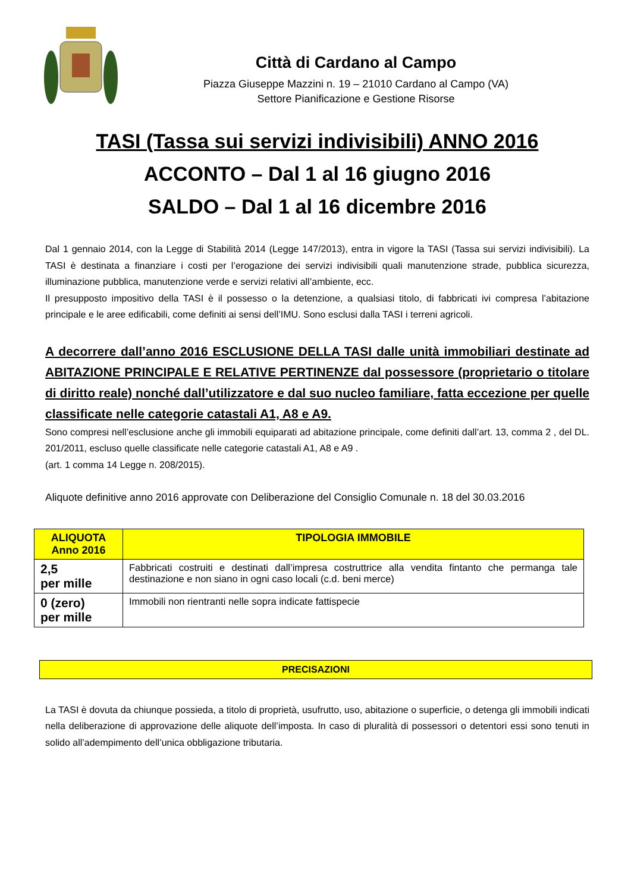Città di Cardano al Campo
Piazza Giuseppe Mazzini n. 19 – 21010 Cardano al Campo (VA)
Settore Pianificazione e Gestione Risorse
TASI (Tassa sui servizi indivisibili) ANNO 2016
ACCONTO – Dal 1 al 16 giugno 2016
SALDO – Dal 1 al 16 dicembre 2016
Dal 1 gennaio 2014, con la Legge di Stabilità 2014 (Legge 147/2013), entra in vigore la TASI (Tassa sui servizi indivisibili). La TASI è destinata a finanziare i costi per l’erogazione dei servizi indivisibili quali manutenzione strade, pubblica sicurezza, illuminazione pubblica, manutenzione verde e servizi relativi all’ambiente, ecc.
Il presupposto impositivo della TASI è il possesso o la detenzione, a qualsiasi titolo, di fabbricati ivi compresa l’abitazione principale e le aree edificabili, come definiti ai sensi dell’IMU. Sono esclusi dalla TASI i terreni agricoli.
A decorrere dall’anno 2016 ESCLUSIONE DELLA TASI dalle unità immobiliari destinate ad ABITAZIONE PRINCIPALE E RELATIVE PERTINENZE dal possessore (proprietario o titolare di diritto reale) nonché dall’utilizzatore e dal suo nucleo familiare, fatta eccezione per quelle classificate nelle categorie catastali A1, A8 e A9.
Sono compresi nell’esclusione anche gli immobili equiparati ad abitazione principale, come definiti dall’art. 13, comma 2 , del DL. 201/2011, escluso quelle classificate nelle categorie catastali A1, A8 e A9 .
(art. 1 comma 14 Legge n. 208/2015).
Aliquote definitive anno 2016 approvate con Deliberazione del Consiglio Comunale n. 18 del 30.03.2016
| ALIQUOTA Anno 2016 | TIPOLOGIA IMMOBILE |
| --- | --- |
| 2,5 per mille | Fabbricati costruiti e destinati dall’impresa costruttrice alla vendita fintanto che permanga tale destinazione e non siano in ogni caso locali (c.d. beni merce) |
| 0 (zero) per mille | Immobili non rientranti nelle sopra indicate fattispecie |
PRECISAZIONI
La TASI è dovuta da chiunque possieda, a titolo di proprietà, usufrutto, uso, abitazione o superficie, o detenga gli immobili indicati nella deliberazione di approvazione delle aliquote dell’imposta. In caso di pluralità di possessori o detentori essi sono tenuti in solido all’adempimento dell’unica obbligazione tributaria.